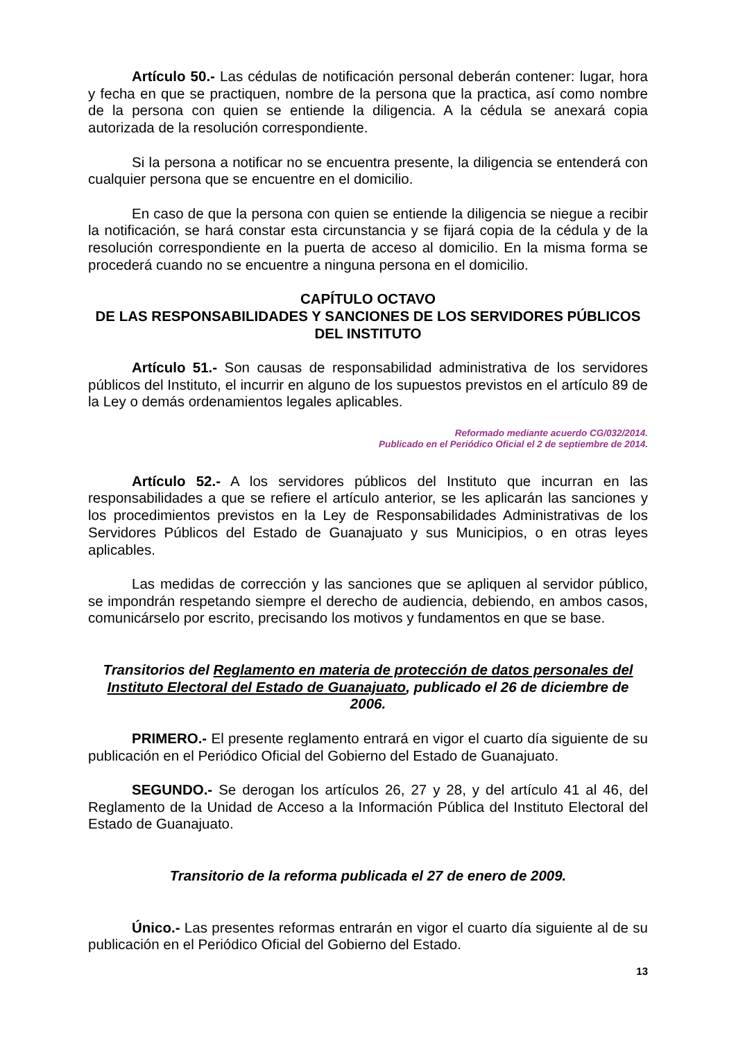Artículo 50.- Las cédulas de notificación personal deberán contener: lugar, hora y fecha en que se practiquen, nombre de la persona que la practica, así como nombre de la persona con quien se entiende la diligencia. A la cédula se anexará copia autorizada de la resolución correspondiente.
Si la persona a notificar no se encuentra presente, la diligencia se entenderá con cualquier persona que se encuentre en el domicilio.
En caso de que la persona con quien se entiende la diligencia se niegue a recibir la notificación, se hará constar esta circunstancia y se fijará copia de la cédula y de la resolución correspondiente en la puerta de acceso al domicilio. En la misma forma se procederá cuando no se encuentre a ninguna persona en el domicilio.
CAPÍTULO OCTAVO
DE LAS RESPONSABILIDADES Y SANCIONES DE LOS SERVIDORES PÚBLICOS DEL INSTITUTO
Artículo 51.- Son causas de responsabilidad administrativa de los servidores públicos del Instituto, el incurrir en alguno de los supuestos previstos en el artículo 89 de la Ley o demás ordenamientos legales aplicables.
Reformado mediante acuerdo CG/032/2014.
Publicado en el Periódico Oficial el 2 de septiembre de 2014.
Artículo 52.- A los servidores públicos del Instituto que incurran en las responsabilidades a que se refiere el artículo anterior, se les aplicarán las sanciones y los procedimientos previstos en la Ley de Responsabilidades Administrativas de los Servidores Públicos del Estado de Guanajuato y sus Municipios, o en otras leyes aplicables.
Las medidas de corrección y las sanciones que se apliquen al servidor público, se impondrán respetando siempre el derecho de audiencia, debiendo, en ambos casos, comunicárselo por escrito, precisando los motivos y fundamentos en que se base.
Transitorios del Reglamento en materia de protección de datos personales del Instituto Electoral del Estado de Guanajuato, publicado el 26 de diciembre de 2006.
PRIMERO.- El presente reglamento entrará en vigor el cuarto día siguiente de su publicación en el Periódico Oficial del Gobierno del Estado de Guanajuato.
SEGUNDO.- Se derogan los artículos 26, 27 y 28, y del artículo 41 al 46, del Reglamento de la Unidad de Acceso a la Información Pública del Instituto Electoral del Estado de Guanajuato.
Transitorio de la reforma publicada el 27 de enero de 2009.
Único.- Las presentes reformas entrarán en vigor el cuarto día siguiente al de su publicación en el Periódico Oficial del Gobierno del Estado.
13